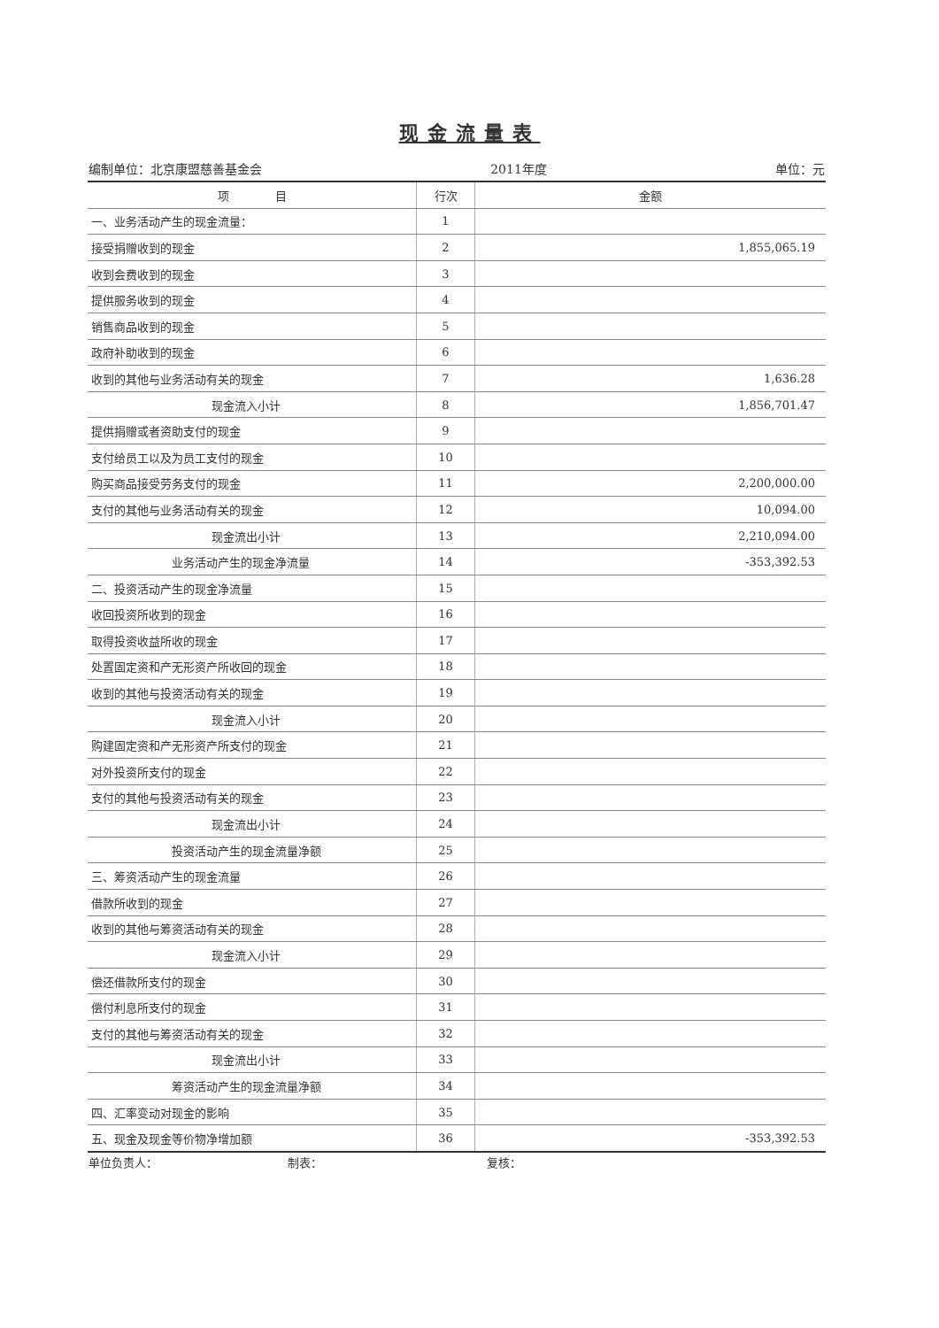现金流量表
编制单位：北京康盟慈善基金会 2011年度 单位：元
| 项 目 | 行次 | 金额 |
| --- | --- | --- |
| 一、业务活动产生的现金流量： | 1 | |
| 接受捐赠收到的现金 | 2 | 1,855,065.19 |
| 收到会费收到的现金 | 3 | |
| 提供服务收到的现金 | 4 | |
| 销售商品收到的现金 | 5 | |
| 政府补助收到的现金 | 6 | |
| 收到的其他与业务活动有关的现金 | 7 | 1,636.28 |
| 现金流入小计 | 8 | 1,856,701.47 |
| 提供捐赠或者资助支付的现金 | 9 | |
| 支付给员工以及为员工支付的现金 | 10 | |
| 购买商品接受劳务支付的现金 | 11 | 2,200,000.00 |
| 支付的其他与业务活动有关的现金 | 12 | 10,094.00 |
| 现金流出小计 | 13 | 2,210,094.00 |
| 业务活动产生的现金净流量 | 14 | -353,392.53 |
| 二、投资活动产生的现金净流量 | 15 | |
| 收回投资所收到的现金 | 16 | |
| 取得投资收益所收的现金 | 17 | |
| 处置固定资和产无形资产所收回的现金 | 18 | |
| 收到的其他与投资活动有关的现金 | 19 | |
| 现金流入小计 | 20 | |
| 购建固定资和产无形资产所支付的现金 | 21 | |
| 对外投资所支付的现金 | 22 | |
| 支付的其他与投资活动有关的现金 | 23 | |
| 现金流出小计 | 24 | |
| 投资活动产生的现金流量净额 | 25 | |
| 三、筹资活动产生的现金流量 | 26 | |
| 借款所收到的现金 | 27 | |
| 收到的其他与筹资活动有关的现金 | 28 | |
| 现金流入小计 | 29 | |
| 偿还借款所支付的现金 | 30 | |
| 偿付利息所支付的现金 | 31 | |
| 支付的其他与筹资活动有关的现金 | 32 | |
| 现金流出小计 | 33 | |
| 筹资活动产生的现金流量净额 | 34 | |
| 四、汇率变动对现金的影响 | 35 | |
| 五、现金及现金等价物净增加额 | 36 | -353,392.53 |
单位负责人： 制表： 复核：